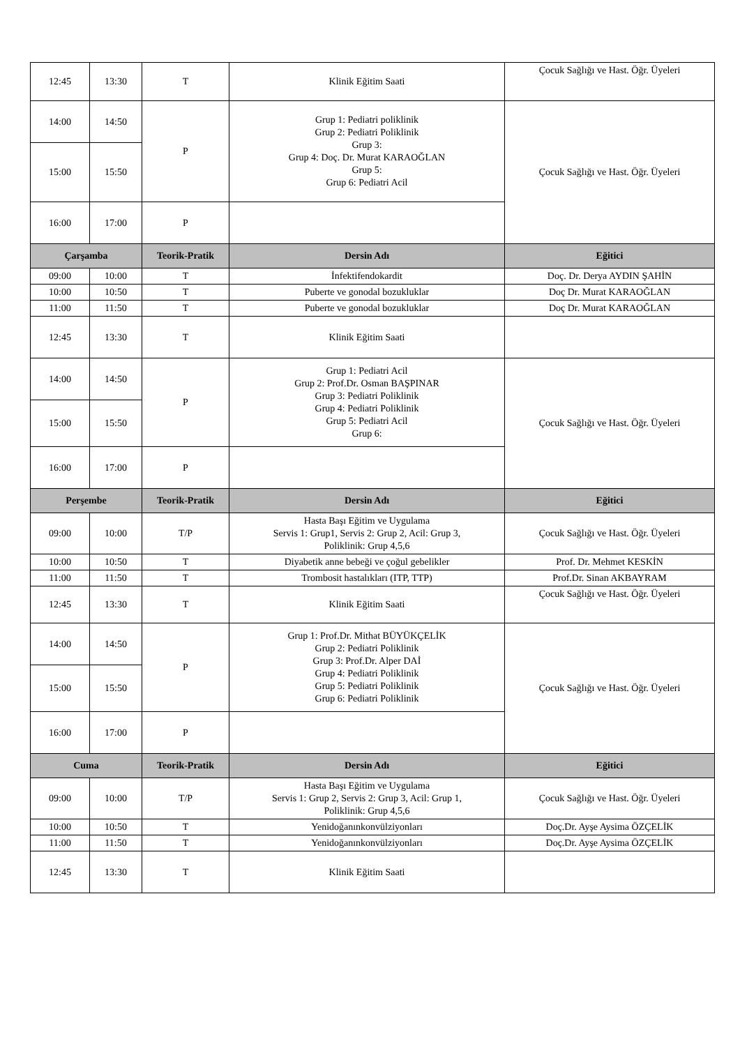| 12:45 | 13:30 | T | Klinik Eğitim Saati | Çocuk Sağlığı ve Hast. Öğr. Üyeleri |
| 14:00 | 14:50 | P | Grup 1: Pediatri poliklinik Grup 2: Pediatri Poliklinik Grup 3: Grup 4: Doç. Dr. Murat KARAOĞLAN Grup 5: Grup 6: Pediatri Acil | Çocuk Sağlığı ve Hast. Öğr. Üyeleri |
| 15:00 | 15:50 | | | |
| 16:00 | 17:00 | P | | |
| Çarşamba | | Teorik-Pratik | Dersin Adı | Eğitici |
| 09:00 | 10:00 | T | İnfektifendokardit | Doç. Dr. Derya AYDIN ŞAHİN |
| 10:00 | 10:50 | T | Puberte ve gonodal bozukluklar | Doç Dr. Murat KARAOĞLAN |
| 11:00 | 11:50 | T | Puberte ve gonodal bozukluklar | Doç Dr. Murat KARAOĞLAN |
| 12:45 | 13:30 | T | Klinik Eğitim Saati | |
| 14:00 | 14:50 | P | Grup 1: Pediatri Acil Grup 2: Prof.Dr. Osman BAŞPINAR Grup 3: Pediatri Poliklinik Grup 4: Pediatri Poliklinik Grup 5: Pediatri Acil Grup 6: | Çocuk Sağlığı ve Hast. Öğr. Üyeleri |
| 15:00 | 15:50 | | | |
| 16:00 | 17:00 | P | | |
| Perşembe | | Teorik-Pratik | Dersin Adı | Eğitici |
| 09:00 | 10:00 | T/P | Hasta Başı Eğitim ve Uygulama Servis 1: Grup1, Servis 2: Grup 2, Acil: Grup 3, Poliklinik: Grup 4,5,6 | Çocuk Sağlığı ve Hast. Öğr. Üyeleri |
| 10:00 | 10:50 | T | Diyabetik anne bebeği ve çoğul gebelikler | Prof. Dr. Mehmet KESKİN |
| 11:00 | 11:50 | T | Trombosit hastalıkları (ITP, TTP) | Prof.Dr. Sinan AKBAYRAM |
| 12:45 | 13:30 | T | Klinik Eğitim Saati | Çocuk Sağlığı ve Hast. Öğr. Üyeleri |
| 14:00 | 14:50 | P | Grup 1: Prof.Dr. Mithat BÜYÜKÇELİK Grup 2: Pediatri Poliklinik Grup 3: Prof.Dr. Alper DAİ Grup 4: Pediatri Poliklinik Grup 5: Pediatri Poliklinik Grup 6: Pediatri Poliklinik | Çocuk Sağlığı ve Hast. Öğr. Üyeleri |
| 15:00 | 15:50 | | | |
| 16:00 | 17:00 | P | | |
| Cuma | | Teorik-Pratik | Dersin Adı | Eğitici |
| 09:00 | 10:00 | T/P | Hasta Başı Eğitim ve Uygulama Servis 1: Grup 2, Servis 2: Grup 3, Acil: Grup 1, Poliklinik: Grup 4,5,6 | Çocuk Sağlığı ve Hast. Öğr. Üyeleri |
| 10:00 | 10:50 | T | Yenidoğanınkonvülziyonları | Doç.Dr. Ayşe Aysima ÖZÇELİK |
| 11:00 | 11:50 | T | Yenidoğanınkonvülziyonları | Doç.Dr. Ayşe Aysima ÖZÇELİK |
| 12:45 | 13:30 | T | Klinik Eğitim Saati | |